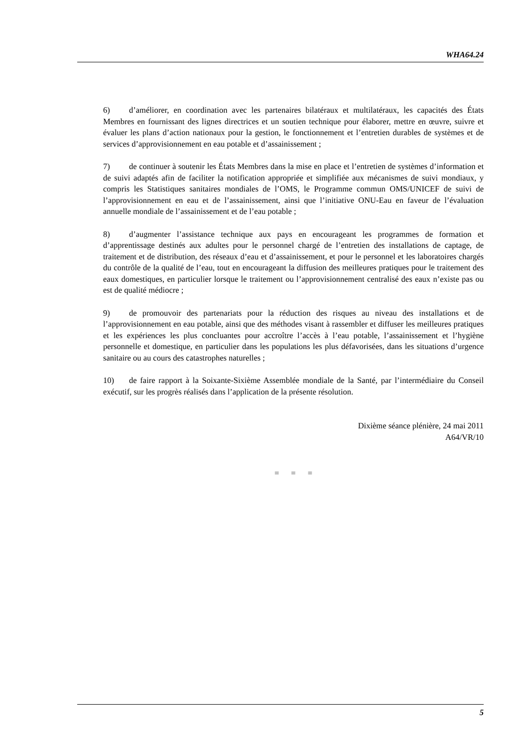WHA64.24
6) d’améliorer, en coordination avec les partenaires bilatéraux et multilatéraux, les capacités des États Membres en fournissant des lignes directrices et un soutien technique pour élaborer, mettre en œuvre, suivre et évaluer les plans d’action nationaux pour la gestion, le fonctionnement et l’entretien durables de systèmes et de services d’approvisionnement en eau potable et d’assainissement ;
7) de continuer à soutenir les États Membres dans la mise en place et l’entretien de systèmes d’information et de suivi adaptés afin de faciliter la notification appropriée et simplifiée aux mécanismes de suivi mondiaux, y compris les Statistiques sanitaires mondiales de l’OMS, le Programme commun OMS/UNICEF de suivi de l’approvisionnement en eau et de l’assainissement, ainsi que l’initiative ONU-Eau en faveur de l’évaluation annuelle mondiale de l’assainissement et de l’eau potable ;
8) d’augmenter l’assistance technique aux pays en encourageant les programmes de formation et d’apprentissage destinés aux adultes pour le personnel chargé de l’entretien des installations de captage, de traitement et de distribution, des réseaux d’eau et d’assainissement, et pour le personnel et les laboratoires chargés du contrôle de la qualité de l’eau, tout en encourageant la diffusion des meilleures pratiques pour le traitement des eaux domestiques, en particulier lorsque le traitement ou l’approvisionnement centralisé des eaux n’existe pas ou est de qualité médiocre ;
9) de promouvoir des partenariats pour la réduction des risques au niveau des installations et de l’approvisionnement en eau potable, ainsi que des méthodes visant à rassembler et diffuser les meilleures pratiques et les expériences les plus concluantes pour accroître l’accès à l’eau potable, l’assainissement et l’hygiène personnelle et domestique, en particulier dans les populations les plus défavorisées, dans les situations d’urgence sanitaire ou au cours des catastrophes naturelles ;
10) de faire rapport à la Soixante-Sixième Assemblée mondiale de la Santé, par l’intermédiaire du Conseil exécutif, sur les progrès réalisés dans l’application de la présente résolution.
Dixième séance plénière, 24 mai 2011
A64/VR/10
= = =
5